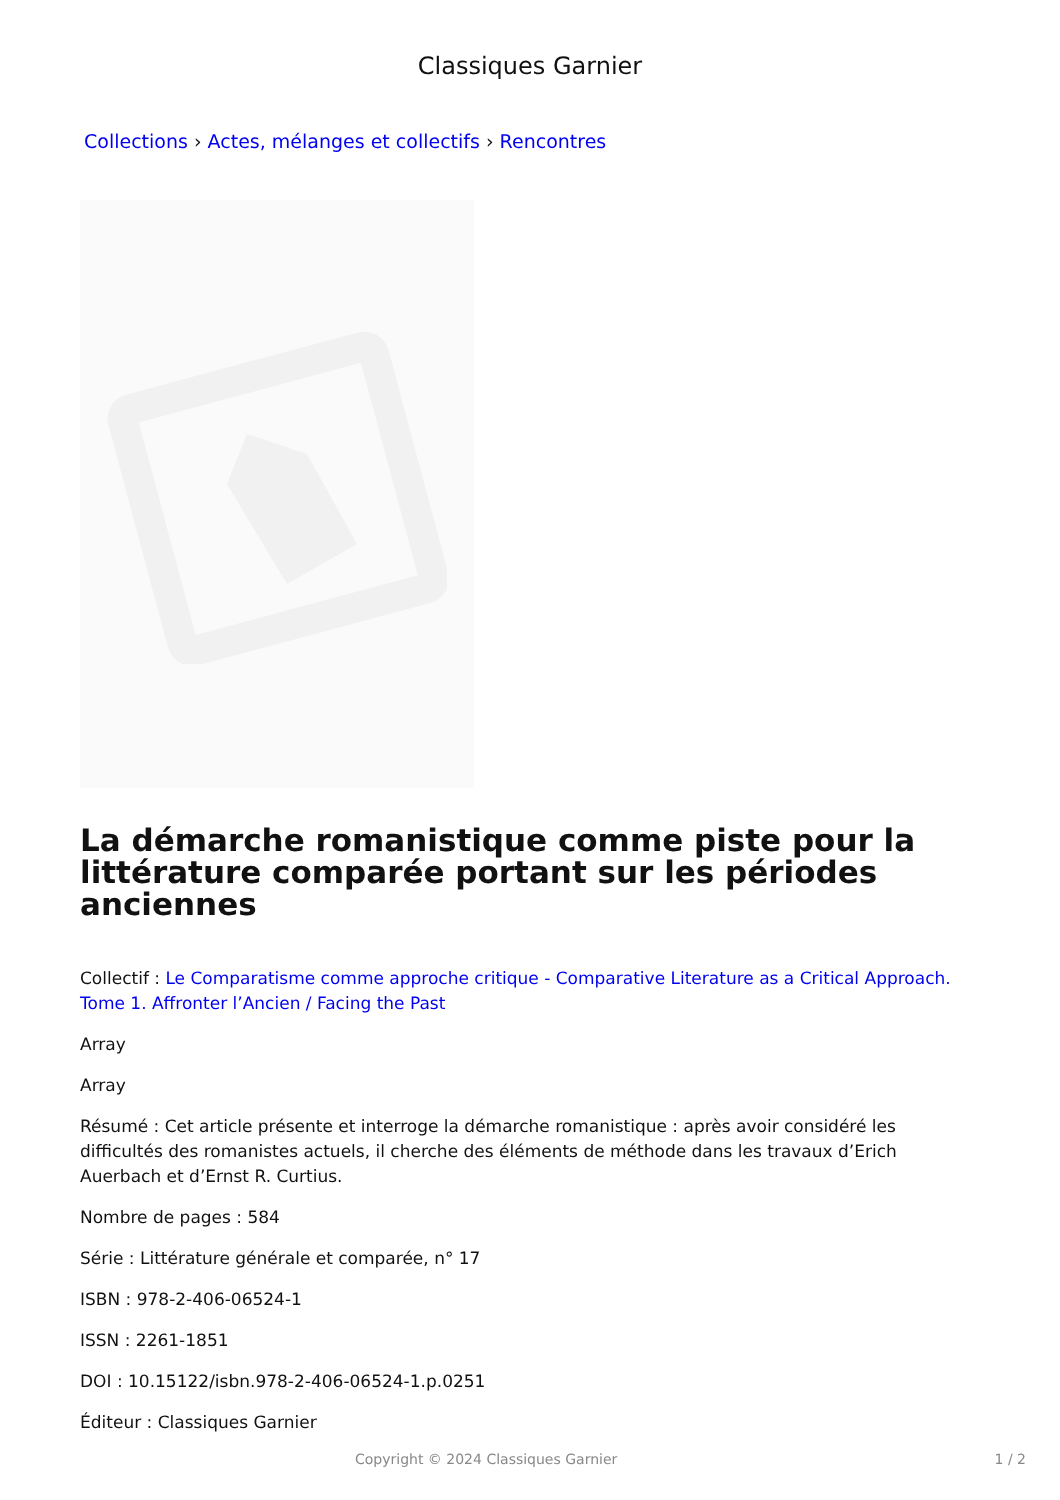Classiques Garnier
Collections › Actes, mélanges et collectifs › Rencontres
La démarche romanistique comme piste pour la littérature comparée portant sur les périodes anciennes
Collectif : Le Comparatisme comme approche critique - Comparative Literature as a Critical Approach. Tome 1. Affronter l’Ancien / Facing the Past
Array
Array
Résumé : Cet article présente et interroge la démarche romanistique : après avoir considéré les difficultés des romanistes actuels, il cherche des éléments de méthode dans les travaux d’Erich Auerbach et d’Ernst R. Curtius.
Nombre de pages : 584
Série : Littérature générale et comparée, n° 17
ISBN : 978-2-406-06524-1
ISSN : 2261-1851
DOI : 10.15122/isbn.978-2-406-06524-1.p.0251
Éditeur : Classiques Garnier
Copyright © 2024 Classiques Garnier 1 / 2